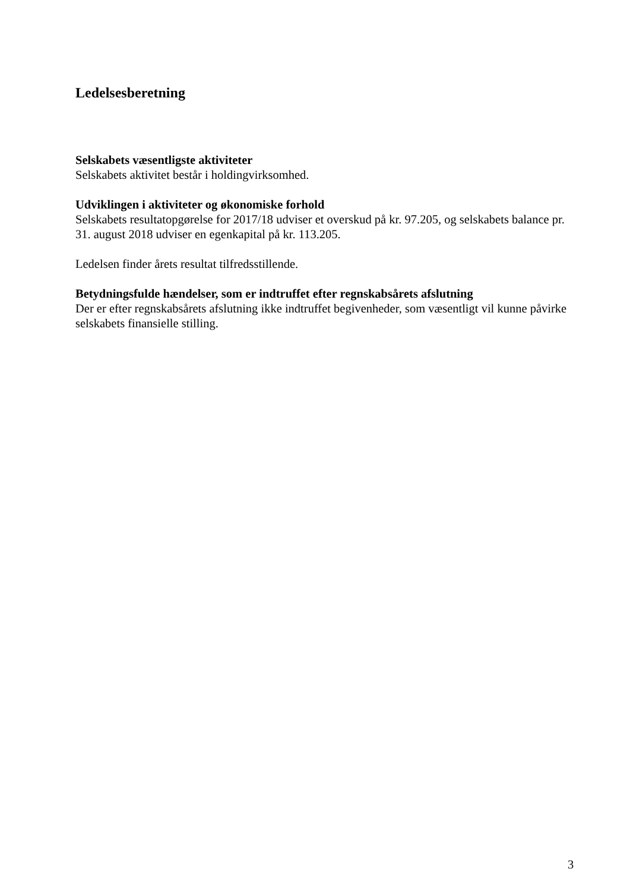Ledelsesberetning
Selskabets væsentligste aktiviteter
Selskabets aktivitet består i holdingvirksomhed.
Udviklingen i aktiviteter og økonomiske forhold
Selskabets resultatopgørelse for 2017/18 udviser et overskud på kr. 97.205, og selskabets balance pr. 31. august 2018 udviser en egenkapital på kr. 113.205.
Ledelsen finder årets resultat tilfredsstillende.
Betydningsfulde hændelser, som er indtruffet efter regnskabsårets afslutning
Der er efter regnskabsårets afslutning ikke indtruffet begivenheder, som væsentligt vil kunne påvirke selskabets finansielle stilling.
3